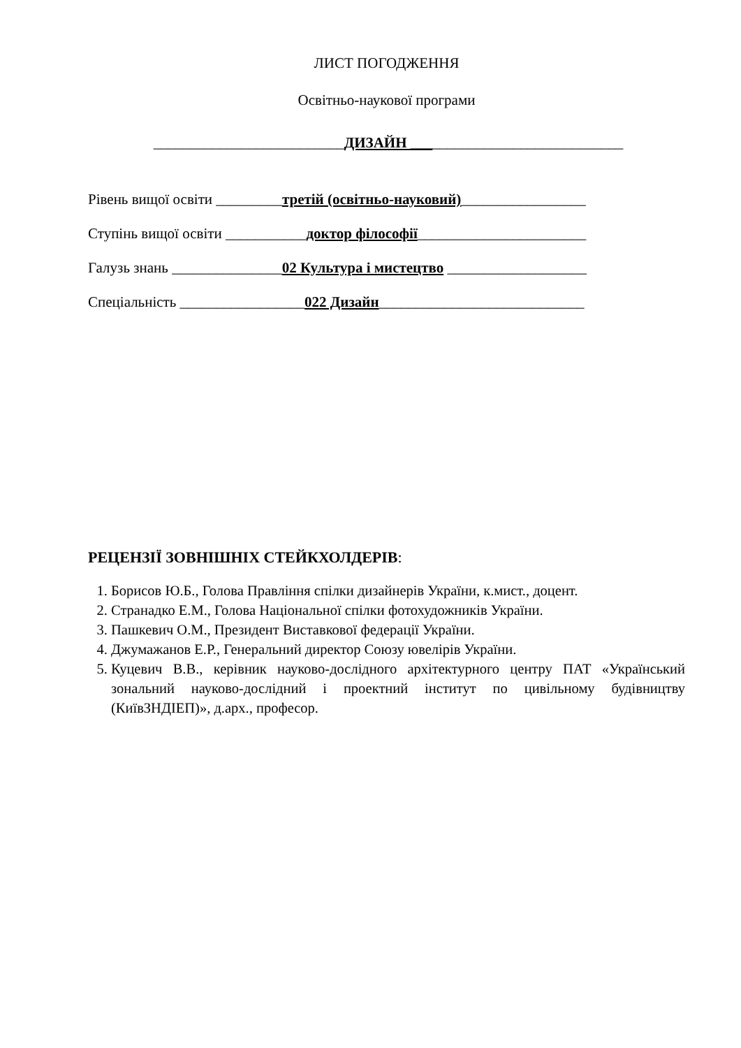ЛИСТ ПОГОДЖЕННЯ
Освітньо-наукової програми
__________________________ДИЗАЙН _____________________________
Рівень вищої освіти _________третій (освітньо-науковий)_________________
Ступінь вищої освіти ___________доктор філософії_______________________
Галузь знань _______________02 Культура і мистецтво ___________________
Спеціальність _________________022 Дизайн____________________________
РЕЦЕНЗІЇ ЗОВНІШНІХ СТЕЙКХОЛДЕРІВ:
1. Борисов Ю.Б., Голова Правління спілки дизайнерів України, к.мист., доцент.
2. Странадко Е.М., Голова Національної спілки фотохудожників України.
3. Пашкевич О.М., Президент Виставкової федерації України.
4. Джумажанов Е.Р., Генеральний директор Союзу ювелірів України.
5. Куцевич В.В., керівник науково-дослідного архітектурного центру ПАТ «Український зональний науково-дослідний і проектний інститут по цивільному будівництву (КиївЗНДІЕП)», д.арх., професор.